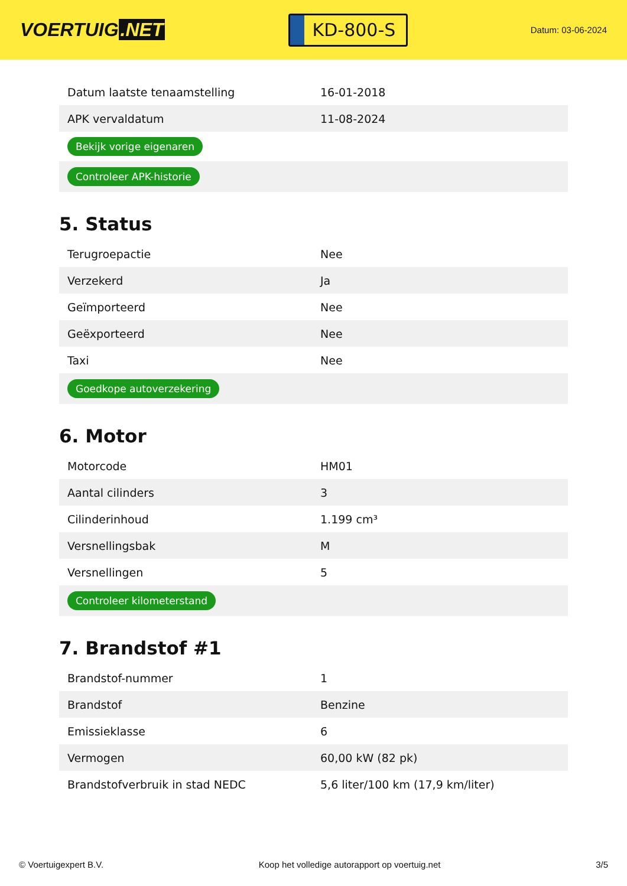VOERTUIG.NET
KD-800-S
Datum: 03-06-2024
| Datum laatste tenaamstelling | 16-01-2018 |
| APK vervaldatum | 11-08-2024 |
| Bekijk vorige eigenaren | |
| Controleer APK-historie | |
5. Status
| Terugroepactie | Nee |
| Verzekerd | Ja |
| Geïmporteerd | Nee |
| Geëxporteerd | Nee |
| Taxi | Nee |
| Goedkope autoverzekering | |
6. Motor
| Motorcode | HM01 |
| Aantal cilinders | 3 |
| Cilinderinhoud | 1.199 cm³ |
| Versnellingsbak | M |
| Versnellingen | 5 |
| Controleer kilometerstand | |
7. Brandstof #1
| Brandstof-nummer | 1 |
| Brandstof | Benzine |
| Emissieklasse | 6 |
| Vermogen | 60,00 kW (82 pk) |
| Brandstofverbruik in stad NEDC | 5,6 liter/100 km (17,9 km/liter) |
© Voertuigexpert B.V. Koop het volledige autorapport op voertuig.net 3/5